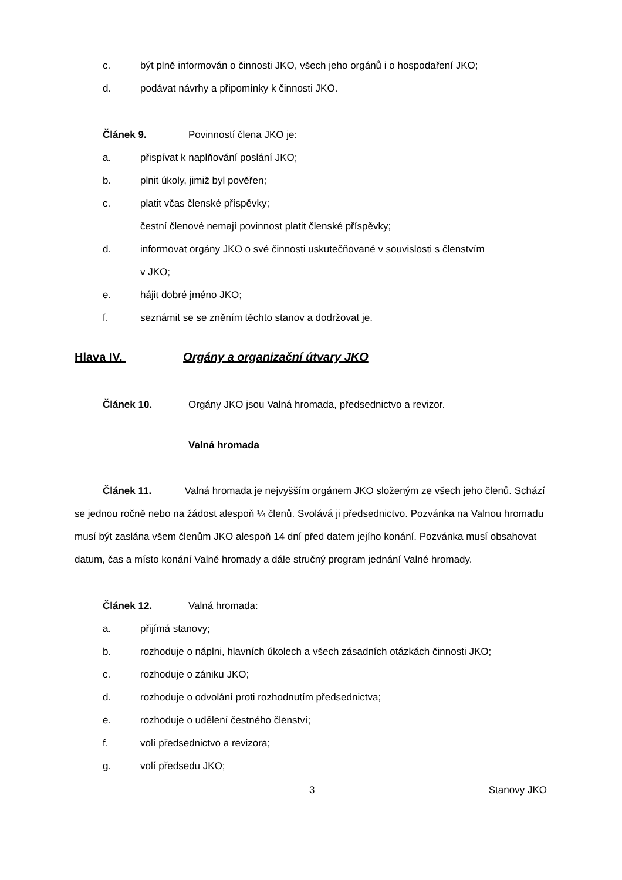c. být plně informován o činnosti JKO, všech jeho orgánů i o hospodaření JKO;
d. podávat návrhy a připomínky k činnosti JKO.
Článek 9. Povinností člena JKO je:
a. přispívat k naplňování poslání JKO;
b. plnit úkoly, jimiž byl pověřen;
c. platit včas členské příspěvky;
čestní členové nemají povinnost platit členské příspěvky;
d. informovat orgány JKO o své činnosti uskutečňované v souvislosti s členstvím
v JKO;
e. hájit dobré jméno JKO;
f. seznámit se se zněním těchto stanov a dodržovat je.
Hlava IV. Orgány a organizační útvary JKO
Článek 10. Orgány JKO jsou Valná hromada, předsednictvo a revizor.
Valná hromada
Článek 11. Valná hromada je nejvyšším orgánem JKO složeným ze všech jeho členů. Schází se jednou ročně nebo na žádost alespoň ¼ členů. Svolává ji předsednictvo. Pozvánka na Valnou hromadu musí být zaslána všem členům JKO alespoň 14 dní před datem jejího konání. Pozvánka musí obsahovat datum, čas a místo konání Valné hromady a dále stručný program jednání Valné hromady.
Článek 12. Valná hromada:
a. přijímá stanovy;
b. rozhoduje o náplni, hlavních úkolech a všech zásadních otázkách činnosti JKO;
c. rozhoduje o zániku JKO;
d. rozhoduje o odvolání proti rozhodnutím předsednictva;
e. rozhoduje o udělení čestného členství;
f. volí předsednictvo a revizora;
g. volí předsedu JKO;
3 Stanovy JKO